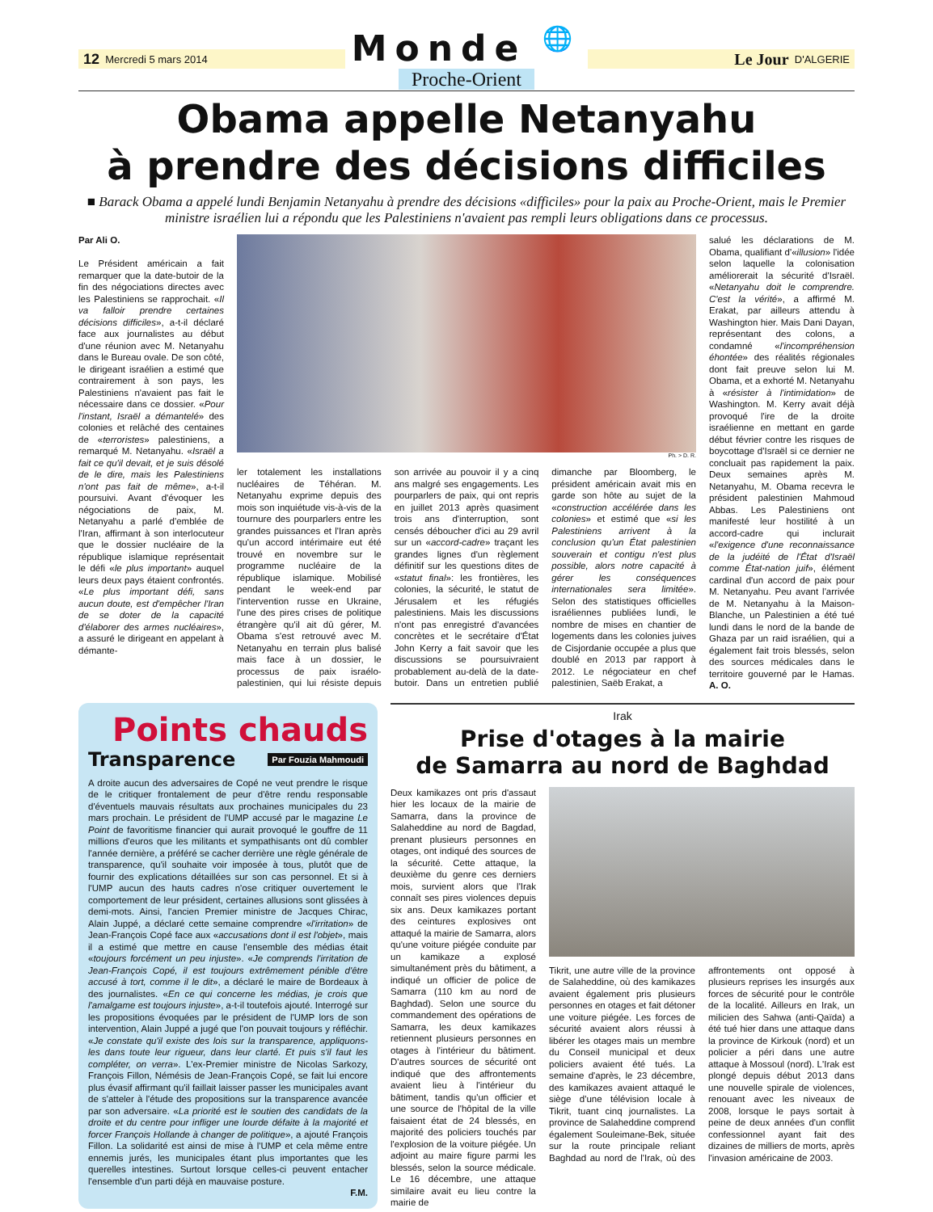12 Mercredi 5 mars 2014
Monde
🌐
Le Jour D'ALGERIE
Proche-Orient
Obama appelle Netanyahu
à prendre des décisions difficiles
■ Barack Obama a appelé lundi Benjamin Netanyahu à prendre des décisions «difficiles» pour la paix au Proche-Orient, mais le Premier ministre israélien lui a répondu que les Palestiniens n'avaient pas rempli leurs obligations dans ce processus.
Par Ali O.
Le Président américain a fait remarquer que la date-butoir de la fin des négociations directes avec les Palestiniens se rapprochait. «Il va falloir prendre certaines décisions difficiles», a-t-il déclaré face aux journalistes au début d'une réunion avec M. Netanyahu dans le Bureau ovale. De son côté, le dirigeant israélien a estimé que contrairement à son pays, les Palestiniens n'avaient pas fait le nécessaire dans ce dossier. «Pour l'instant, Israël a démantelé» des colonies et relâché des centaines de «terroristes» palestiniens, a remarqué M. Netanyahu. «Israël a fait ce qu'il devait, et je suis désolé de le dire, mais les Palestiniens n'ont pas fait de même», a-t-il poursuivi. Avant d'évoquer les négociations de paix, M. Netanyahu a parlé d'emblée de l'Iran, affirmant à son interlocuteur que le dossier nucléaire de la république islamique représentait le défi «le plus important» auquel leurs deux pays étaient confrontés. «Le plus important défi, sans aucun doute, est d'empêcher l'Iran de se doter de la capacité d'élaborer des armes nucléaires», a assuré le dirigeant en appelant à démante-
Ph. > D. R.
ler totalement les installations nucléaires de Téhéran. M. Netanyahu exprime depuis des mois son inquiétude vis-à-vis de la tournure des pourparlers entre les grandes puissances et l'Iran après qu'un accord intérimaire eut été trouvé en novembre sur le programme nucléaire de la république islamique. Mobilisé pendant le week-end par l'intervention russe en Ukraine, l'une des pires crises de politique étrangère qu'il ait dû gérer, M. Obama s'est retrouvé avec M. Netanyahu en terrain plus balisé mais face à un dossier, le processus de paix israélo-palestinien, qui lui résiste depuis son arrivée au pouvoir il y a cinq ans malgré ses engagements. Les pourparlers de paix, qui ont repris en juillet 2013 après quasiment trois ans d'interruption, sont censés déboucher d'ici au 29 avril sur un «accord-cadre» traçant les grandes lignes d'un règlement définitif sur les questions dites de «statut final»: les frontières, les colonies, la sécurité, le statut de Jérusalem et les réfugiés palestiniens. Mais les discussions n'ont pas enregistré d'avancées concrètes et le secrétaire d'État John Kerry a fait savoir que les discussions se poursuivraient probablement au-delà de la date-butoir. Dans un entretien publié dimanche par Bloomberg, le président américain avait mis en garde son hôte au sujet de la «construction accélérée dans les colonies» et estimé que «si les Palestiniens arrivent à la conclusion qu'un État palestinien souverain et contigu n'est plus possible, alors notre capacité à gérer les conséquences internationales sera limitée». Selon des statistiques officielles israéliennes publiées lundi, le nombre de mises en chantier de logements dans les colonies juives de Cisjordanie occupée a plus que doublé en 2013 par rapport à 2012. Le négociateur en chef palestinien, Saëb Erakat, a
salué les déclarations de M. Obama, qualifiant d'«illusion» l'idée selon laquelle la colonisation améliorerait la sécurité d'Israël. «Netanyahu doit le comprendre. C'est la vérité», a affirmé M. Erakat, par ailleurs attendu à Washington hier. Mais Dani Dayan, représentant des colons, a condamné «l'incompréhension éhontée» des réalités régionales dont fait preuve selon lui M. Obama, et a exhorté M. Netanyahu à «résister à l'intimidation» de Washington. M. Kerry avait déjà provoqué l'ire de la droite israélienne en mettant en garde début février contre les risques de boycottage d'Israël si ce dernier ne concluait pas rapidement la paix. Deux semaines après M. Netanyahu, M. Obama recevra le président palestinien Mahmoud Abbas. Les Palestiniens ont manifesté leur hostilité à un accord-cadre qui inclurait «l'exigence d'une reconnaissance de la judéité de l'État d'Israël comme État-nation juif», élément cardinal d'un accord de paix pour M. Netanyahu. Peu avant l'arrivée de M. Netanyahu à la Maison-Blanche, un Palestinien a été tué lundi dans le nord de la bande de Ghaza par un raid israélien, qui a également fait trois blessés, selon des sources médicales dans le territoire gouverné par le Hamas. A. O.
Points chauds
Transparence Par Fouzia Mahmoudi
A droite aucun des adversaires de Copé ne veut prendre le risque de le critiquer frontalement de peur d'être rendu responsable d'éventuels mauvais résultats aux prochaines municipales du 23 mars prochain. Le président de l'UMP accusé par le magazine Le Point de favoritisme financier qui aurait provoqué le gouffre de 11 millions d'euros que les militants et sympathisants ont dû combler l'année dernière, a préféré se cacher derrière une règle générale de transparence, qu'il souhaite voir imposée à tous, plutôt que de fournir des explications détaillées sur son cas personnel. Et si à l'UMP aucun des hauts cadres n'ose critiquer ouvertement le comportement de leur président, certaines allusions sont glissées à demi-mots. Ainsi, l'ancien Premier ministre de Jacques Chirac, Alain Juppé, a déclaré cette semaine comprendre «l'irritation» de Jean-François Copé face aux «accusations dont il est l'objet», mais il a estimé que mettre en cause l'ensemble des médias était «toujours forcément un peu injuste». «Je comprends l'irritation de Jean-François Copé, il est toujours extrêmement pénible d'être accusé à tort, comme il le dit», a déclaré le maire de Bordeaux à des journalistes. «En ce qui concerne les médias, je crois que l'amalgame est toujours injuste», a-t-il toutefois ajouté. Interrogé sur les propositions évoquées par le président de l'UMP lors de son intervention, Alain Juppé a jugé que l'on pouvait toujours y réfléchir. «Je constate qu'il existe des lois sur la transparence, appliquons-les dans toute leur rigueur, dans leur clarté. Et puis s'il faut les compléter, on verra». L'ex-Premier ministre de Nicolas Sarkozy, François Fillon, Némésis de Jean-François Copé, se fait lui encore plus évasif affirmant qu'il faillait laisser passer les municipales avant de s'atteler à l'étude des propositions sur la transparence avancée par son adversaire. «La priorité est le soutien des candidats de la droite et du centre pour infliger une lourde défaite à la majorité et forcer François Hollande à changer de politique», a ajouté François Fillon. La solidarité est ainsi de mise à l'UMP et cela même entre ennemis jurés, les municipales étant plus importantes que les querelles intestines. Surtout lorsque celles-ci peuvent entacher l'ensemble d'un parti déjà en mauvaise posture.
F.M.
Irak
Prise d'otages à la mairie
de Samarra au nord de Baghdad
Deux kamikazes ont pris d'assaut hier les locaux de la mairie de Samarra, dans la province de Salaheddine au nord de Bagdad, prenant plusieurs personnes en otages, ont indiqué des sources de la sécurité. Cette attaque, la deuxième du genre ces derniers mois, survient alors que l'Irak connaît ses pires violences depuis six ans. Deux kamikazes portant des ceintures explosives ont attaqué la mairie de Samarra, alors qu'une voiture piégée conduite par un kamikaze a explosé simultanément près du bâtiment, a indiqué un officier de police de Samarra (110 km au nord de Baghdad). Selon une source du commandement des opérations de Samarra, les deux kamikazes retiennent plusieurs personnes en otages à l'intérieur du bâtiment. D'autres sources de sécurité ont indiqué que des affrontements avaient lieu à l'intérieur du bâtiment, tandis qu'un officier et une source de l'hôpital de la ville faisaient état de 24 blessés, en majorité des policiers touchés par l'explosion de la voiture piégée. Un adjoint au maire figure parmi les blessés, selon la source médicale. Le 16 décembre, une attaque similaire avait eu lieu contre la mairie de
Tikrit, une autre ville de la province de Salaheddine, où des kamikazes avaient également pris plusieurs personnes en otages et fait détoner une voiture piégée. Les forces de sécurité avaient alors réussi à libérer les otages mais un membre du Conseil municipal et deux policiers avaient été tués. La semaine d'après, le 23 décembre, des kamikazes avaient attaqué le siège d'une télévision locale à Tikrit, tuant cinq journalistes. La province de Salaheddine comprend également Souleimane-Bek, située sur la route principale reliant Baghdad au nord de l'Irak, où des affrontements ont opposé à plusieurs reprises les insurgés aux forces de sécurité pour le contrôle de la localité. Ailleurs en Irak, un milicien des Sahwa (anti-Qaïda) a été tué hier dans une attaque dans la province de Kirkouk (nord) et un policier a péri dans une autre attaque à Mossoul (nord). L'Irak est plongé depuis début 2013 dans une nouvelle spirale de violences, renouant avec les niveaux de 2008, lorsque le pays sortait à peine de deux années d'un conflit confessionnel ayant fait des dizaines de milliers de morts, après l'invasion américaine de 2003.